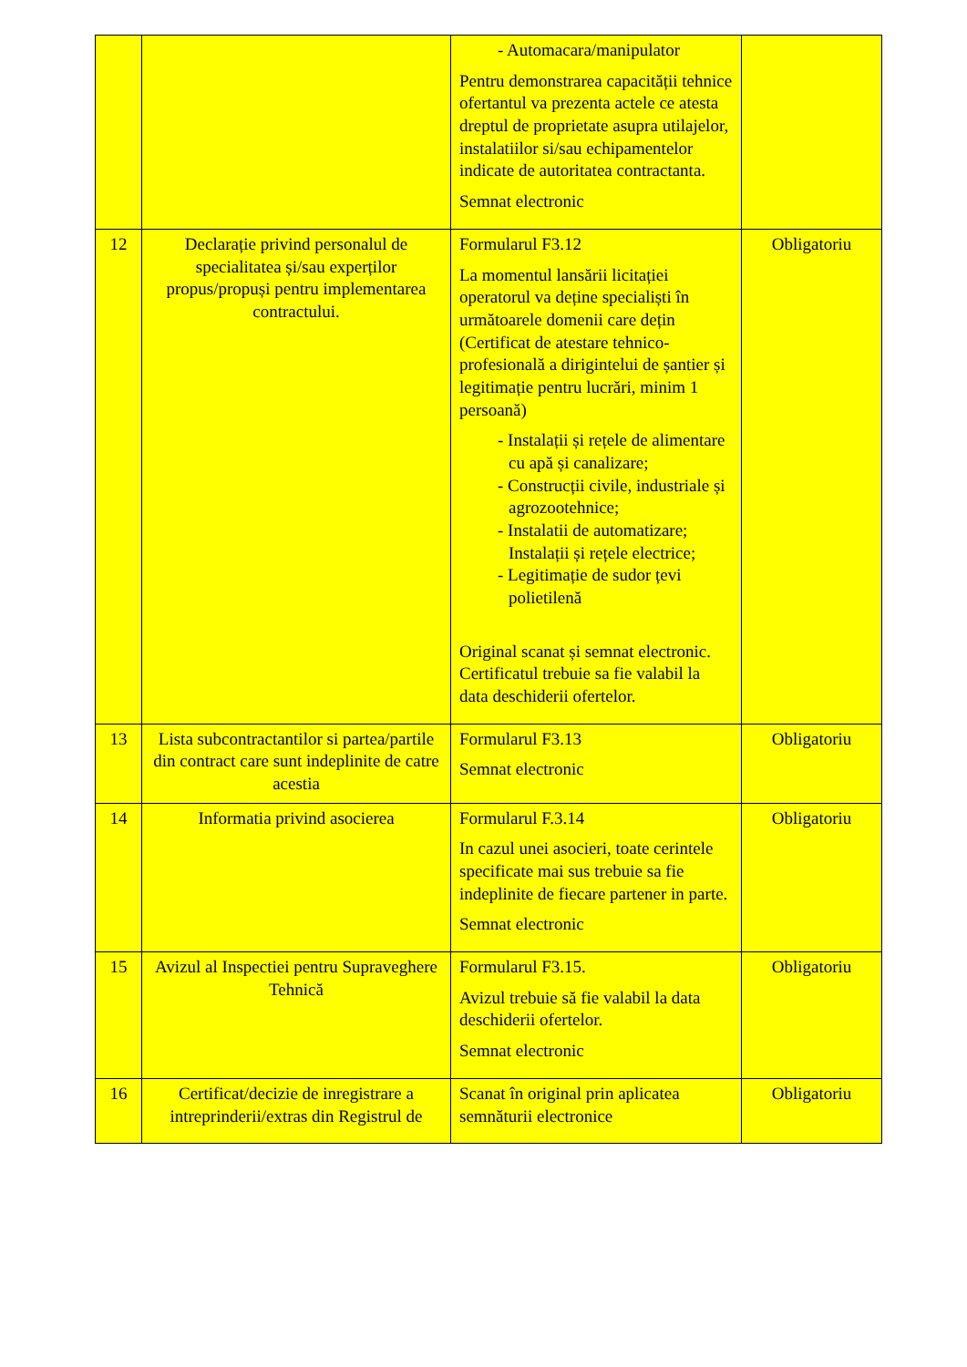| | | - Automacara/manipulator Pentru demonstrarea capacității tehnice ofertantul va prezenta actele ce atesta dreptul de proprietate asupra utilajelor, instalatiilor si/sau echipamentelor indicate de autoritatea contractanta. Semnat electronic | |
| 12 | Declarație privind personalul de specialitatea și/sau experților propus/propuși pentru implementarea contractului. | Formularul F3.12 La momentul lansării licitației operatorul va deține specialiști în următoarele domenii care dețin (Certificat de atestare tehnico-profesională a dirigintelui de șantier și legitimație pentru lucrări, minim 1 persoană) - Instalații și rețele de alimentare cu apă și canalizare; - Construcții civile, industriale și agrozootehnice; - Instalatii de automatizare; Instalații și rețele electrice; - Legitimație de sudor țevi polietilenă Original scanat și semnat electronic. Certificatul trebuie sa fie valabil la data deschiderii ofertelor. | Obligatoriu |
| 13 | Lista subcontractantilor si partea/partile din contract care sunt indeplinite de catre acestia | Formularul F3.13 Semnat electronic | Obligatoriu |
| 14 | Informatia privind asocierea | Formularul F.3.14 In cazul unei asocieri, toate cerintele specificate mai sus trebuie sa fie indeplinite de fiecare partener in parte. Semnat electronic | Obligatoriu |
| 15 | Avizul al Inspectiei pentru Supraveghere Tehnică | Formularul F3.15. Avizul trebuie să fie valabil la data deschiderii ofertelor. Semnat electronic | Obligatoriu |
| 16 | Certificat/decizie de inregistrare a intreprinderii/extras din Registrul de | Scanat în original prin aplicatea semnăturii electronice | Obligatoriu |